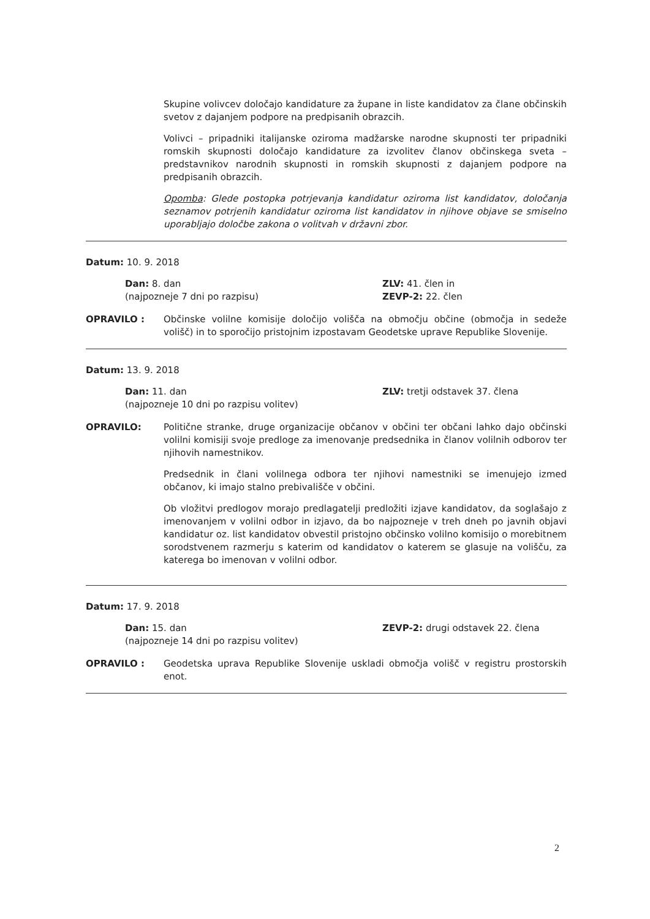Skupine volivcev določajo kandidature za župane in liste kandidatov za člane občinskih svetov z dajanjem podpore na predpisanih obrazcih.
Volivci – pripadniki italijanske oziroma madžarske narodne skupnosti ter pripadniki romskih skupnosti določajo kandidature za izvolitev članov občinskega sveta – predstavnikov narodnih skupnosti in romskih skupnosti z dajanjem podpore na predpisanih obrazcih.
Opomba: Glede postopka potrjevanja kandidatur oziroma list kandidatov, določanja seznamov potrjenih kandidatur oziroma list kandidatov in njihove objave se smiselno uporabljajo določbe zakona o volitvah v državni zbor.
Datum: 10. 9. 2018
Dan: 8. dan
(najpozneje 7 dni po razpisu)
ZLV: 41. člen in
ZEVP-2: 22. člen
OPRAVILO : Občinske volilne komisije določijo volišča na območju občine (območja in sedeže volišč) in to sporočijo pristojnim izpostavam Geodetske uprave Republike Slovenije.
Datum: 13. 9. 2018
Dan: 11. dan
(najpozneje 10 dni po razpisu volitev)
ZLV: tretji odstavek 37. člena
OPRAVILO: Politične stranke, druge organizacije občanov v občini ter občani lahko dajo občinski volilni komisiji svoje predloge za imenovanje predsednika in članov volilnih odborov ter njihovih namestnikov.
Predsednik in člani volilnega odbora ter njihovi namestniki se imenujejo izmed občanov, ki imajo stalno prebivališče v občini.
Ob vložitvi predlogov morajo predlagatelji predložiti izjave kandidatov, da soglašajo z imenovanjem v volilni odbor in izjavo, da bo najpozneje v treh dneh po javnih objavi kandidatur oz. list kandidatov obvestil pristojno občinsko volilno komisijo o morebitnem sorodstvenem razmerju s katerim od kandidatov o katerem se glasuje na volišču, za katerega bo imenovan v volilni odbor.
Datum: 17. 9. 2018
Dan: 15. dan
(najpozneje 14 dni po razpisu volitev)
ZEVP-2: drugi odstavek 22. člena
OPRAVILO : Geodetska uprava Republike Slovenije uskladi območja volišč v registru prostorskih enot.
2